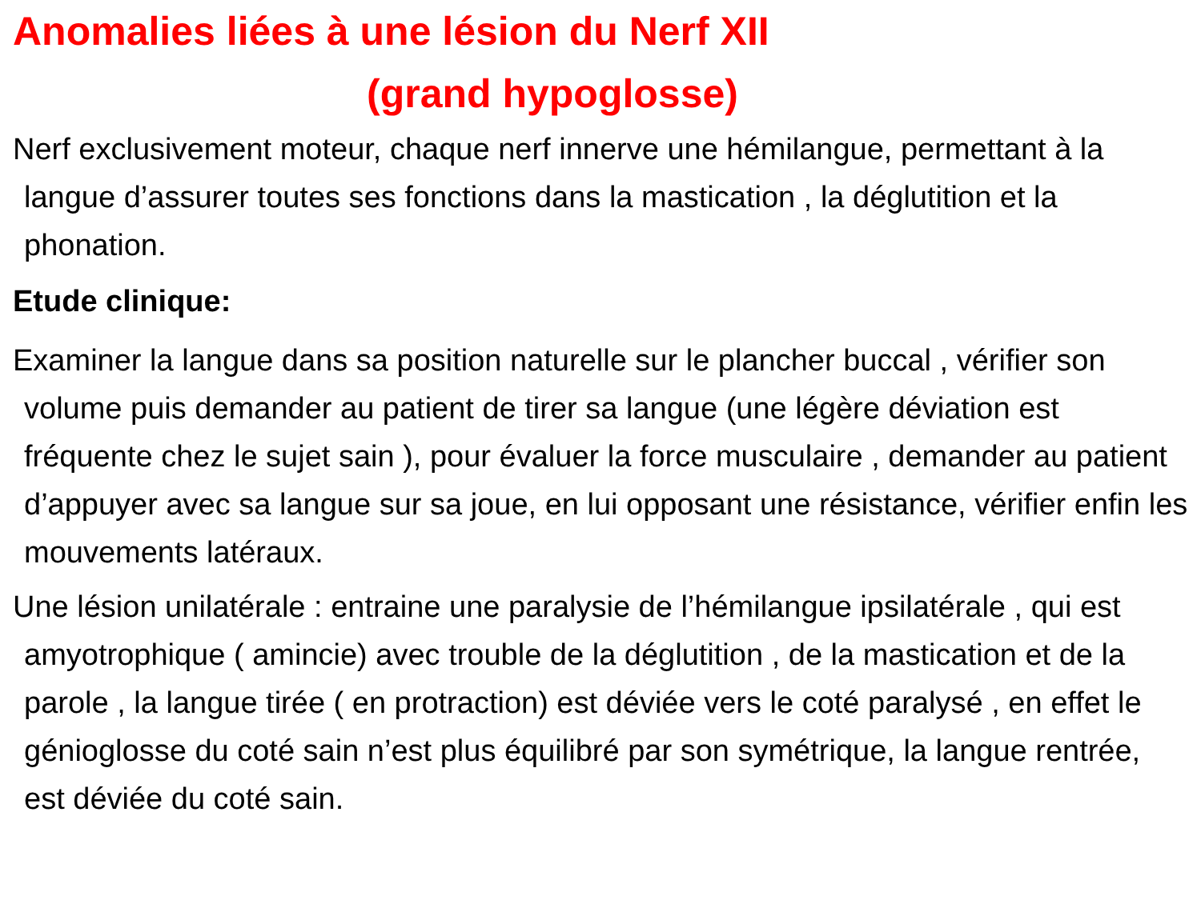Anomalies liées à une lésion du Nerf XII
(grand hypoglosse)
Nerf exclusivement moteur, chaque nerf innerve une hémilangue, permettant à la langue d’assurer toutes ses fonctions dans la mastication , la déglutition et la phonation.
Etude clinique:
Examiner la langue dans sa position naturelle sur le plancher buccal , vérifier son volume puis demander au patient de tirer sa langue (une légère déviation est fréquente chez le sujet sain ), pour évaluer la force musculaire , demander au patient d’appuyer avec sa langue sur sa joue, en lui opposant une résistance, vérifier enfin les mouvements latéraux.
Une lésion unilatérale : entraine une paralysie de l’hémilangue ipsilatérale , qui est amyotrophique ( amincie) avec trouble de la déglutition , de la mastication et de la parole , la langue tirée ( en protraction) est déviée vers le coté paralysé , en effet le génioglosse du coté sain n’est plus équilibré par son symétrique, la langue rentrée, est déviée du coté sain.